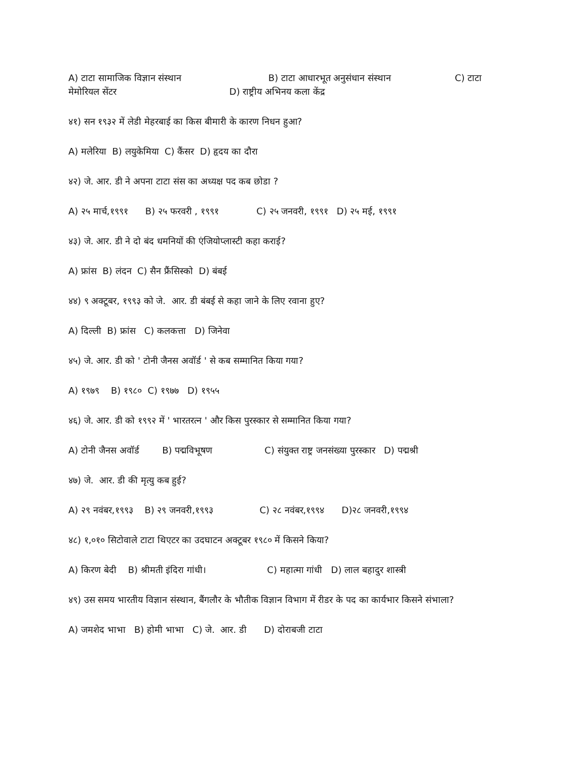A) टाटा सामाजिक विज्ञान संस्थान B) टाटा आधारभूत अनुसंधान संस्थान C) टाटा मेमोरियल सेंटर D) राष्ट्रीय अभिनय कला केंद्र
४१) सन १९३२ में लेडी मेहरबाई का किस बीमारी के कारण निधन हुआ?
A) मलेरिया B) लयुकेमिया C) कैंसर D) हृदय का दौरा
४२) जे. आर. डी ने अपना टाटा संस का अध्यक्ष पद कब छोडा ?
A) २५ मार्च,१९९१ B) २५ फरवरी , १९९१ C) २५ जनवरी, १९९१ D) २५ मई, १९९१
४३) जे. आर. डी ने दो बंद धमनियों की एंजियोप्लास्टी कहा कराई?
A) फ्रांस B) लंदन C) सैन फ्रैंसिस्को D) बंबई
४४) ९ अक्टूबर, १९९३ को जे. आर. डी बंबई से कहा जाने के लिए रवाना हुए?
A) दिल्ली B) फ्रांस C) कलकत्ता D) जिनेवा
४५) जे. आर. डी को ' टोनी जैनस अवॉर्ड ' से कब सम्मानित किया गया?
A) १९७९ B) १९८० C) १९७७ D) १९५५
४६) जे. आर. डी को १९९२ में ' भारतरत्न ' और किस पुरस्कार से सम्मानित किया गया?
A) टोनी जैनस अवॉर्ड B) पद्मविभूषण C) संयुक्त राष्ट्र जनसंख्या पुरस्कार D) पद्मश्री
४७) जे. आर. डी की मृत्यु कब हुई?
A) २९ नवंबर,१९९३ B) २९ जनवरी,१९९३ C) २८ नवंबर,१९९४ D)२८ जनवरी,१९९४
४८) १,०१० सिटोवाले टाटा थिएटर का उदघाटन अक्टूबर १९८० में किसने किया?
A) किरण बेदी B) श्रीमती इंदिरा गांधी। C) महात्मा गांधी D) लाल बहादुर शास्त्री
४९) उस समय भारतीय विज्ञान संस्थान, बैंगलौर के भौतीक विज्ञान विभाग में रीडर के पद का कार्यभार किसने संभाला?
A) जमशेद भाभा B) होमी भाभा C) जे. आर. डी D) दोराबजी टाटा